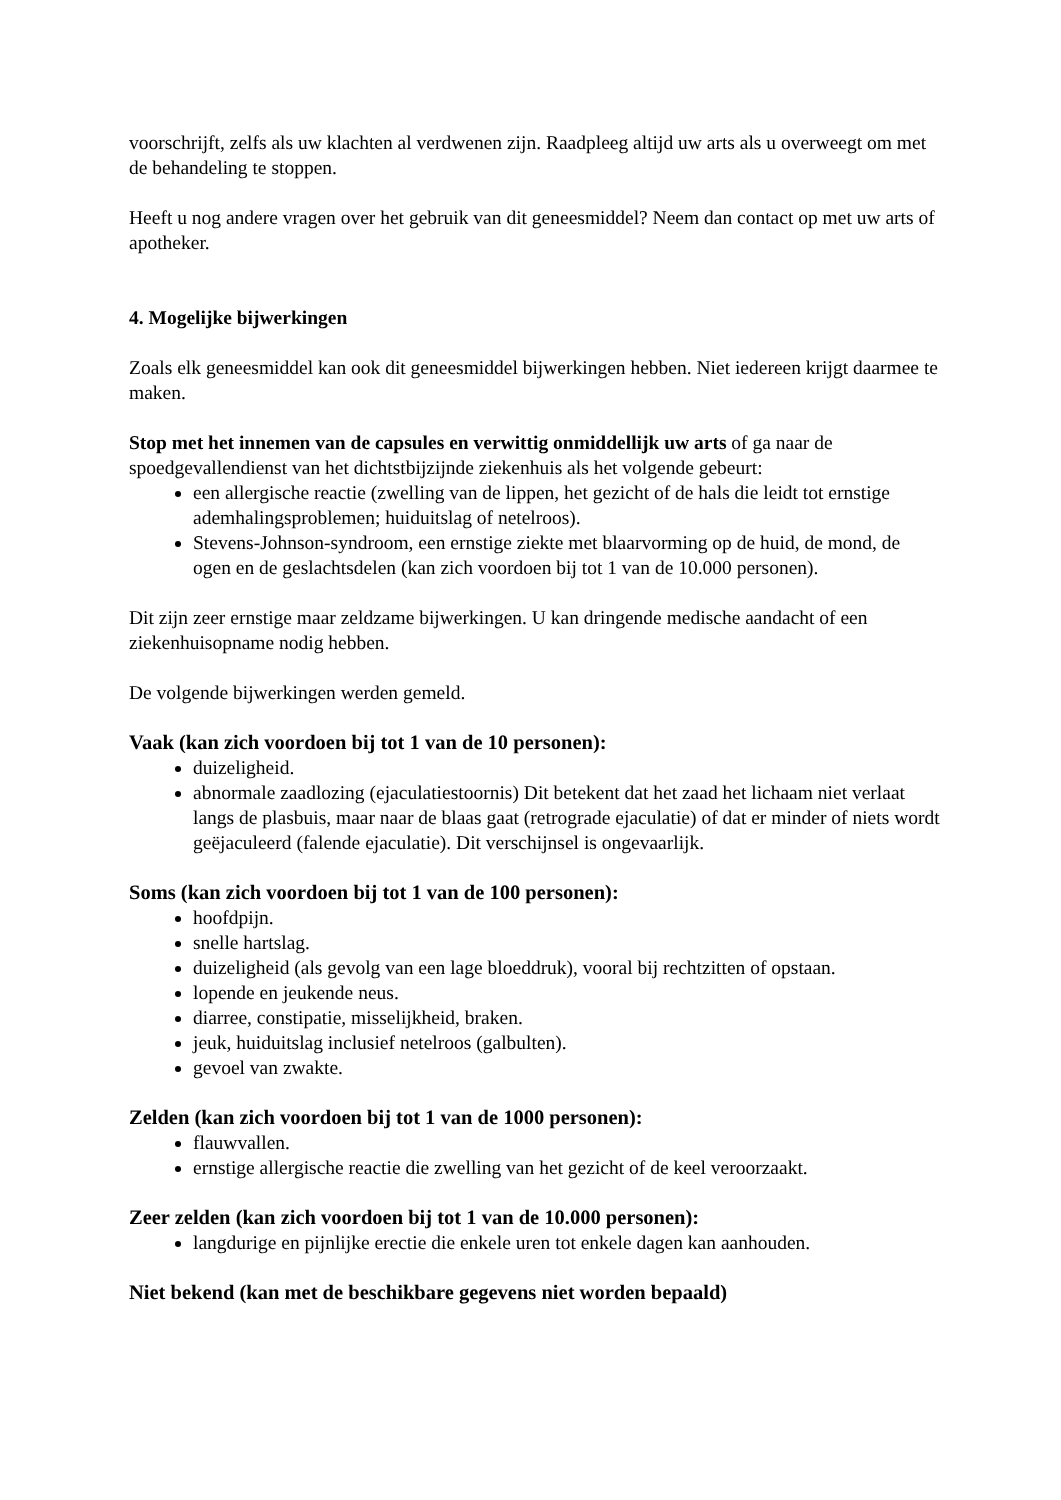voorschrijft, zelfs als uw klachten al verdwenen zijn. Raadpleeg altijd uw arts als u overweegt om met de behandeling te stoppen.
Heeft u nog andere vragen over het gebruik van dit geneesmiddel? Neem dan contact op met uw arts of apotheker.
4. Mogelijke bijwerkingen
Zoals elk geneesmiddel kan ook dit geneesmiddel bijwerkingen hebben. Niet iedereen krijgt daarmee te maken.
Stop met het innemen van de capsules en verwittig onmiddellijk uw arts of ga naar de spoedgevallendienst van het dichtstbijzijnde ziekenhuis als het volgende gebeurt:
een allergische reactie (zwelling van de lippen, het gezicht of de hals die leidt tot ernstige ademhalingsproblemen; huiduitslag of netelroos).
Stevens-Johnson-syndroom, een ernstige ziekte met blaarvorming op de huid, de mond, de ogen en de geslachtsdelen (kan zich voordoen bij tot 1 van de 10.000 personen).
Dit zijn zeer ernstige maar zeldzame bijwerkingen. U kan dringende medische aandacht of een ziekenhuisopname nodig hebben.
De volgende bijwerkingen werden gemeld.
Vaak (kan zich voordoen bij tot 1 van de 10 personen):
duizeligheid.
abnormale zaadlozing (ejaculatiestoornis) Dit betekent dat het zaad het lichaam niet verlaat langs de plasbuis, maar naar de blaas gaat (retrograde ejaculatie) of dat er minder of niets wordt geëjaculeerd (falende ejaculatie). Dit verschijnsel is ongevaarlijk.
Soms (kan zich voordoen bij tot 1 van de 100 personen):
hoofdpijn.
snelle hartslag.
duizeligheid (als gevolg van een lage bloeddruk), vooral bij rechtzitten of opstaan.
lopende en jeukende neus.
diarree, constipatie, misselijkheid, braken.
jeuk, huiduitslag inclusief netelroos (galbulten).
gevoel van zwakte.
Zelden (kan zich voordoen bij tot 1 van de 1000 personen):
flauwvallen.
ernstige allergische reactie die zwelling van het gezicht of de keel veroorzaakt.
Zeer zelden (kan zich voordoen bij tot 1 van de 10.000 personen):
langdurige en pijnlijke erectie die enkele uren tot enkele dagen kan aanhouden.
Niet bekend (kan met de beschikbare gegevens niet worden bepaald)